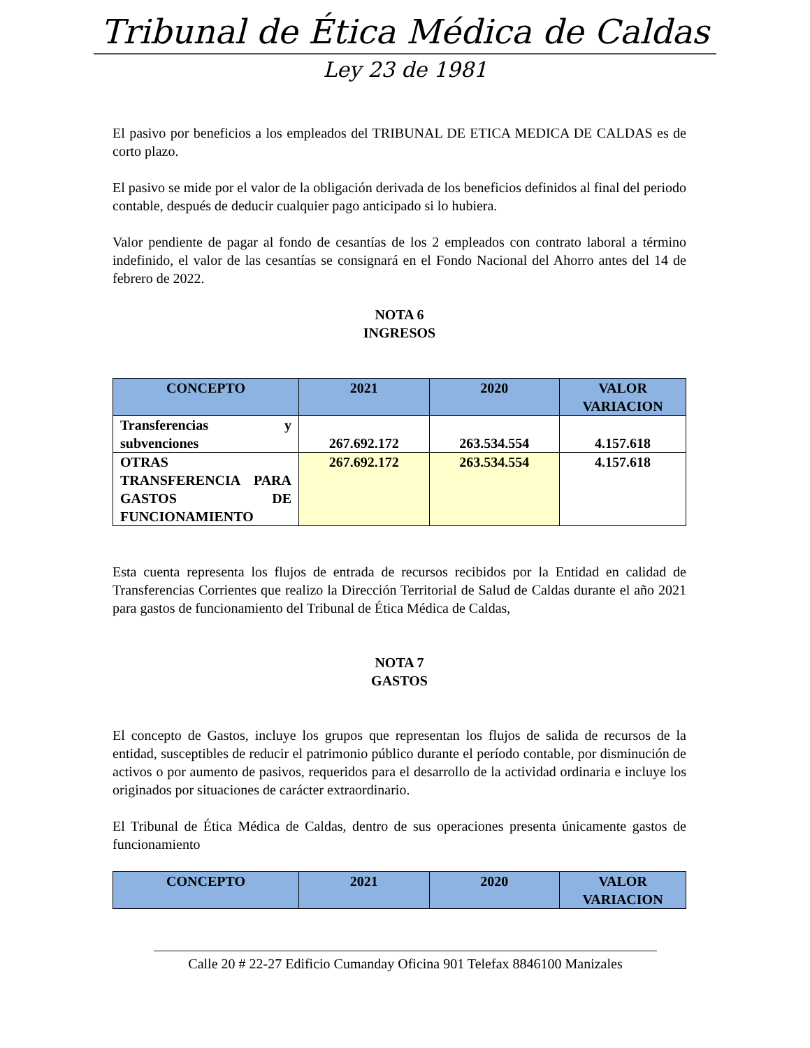Tribunal de Ética Médica de Caldas
Ley 23 de 1981
El pasivo por beneficios a los empleados del TRIBUNAL DE ETICA MEDICA DE CALDAS es de corto plazo.
El pasivo se mide por el valor de la obligación derivada de los beneficios definidos al final del periodo contable, después de deducir cualquier pago anticipado si lo hubiera.
Valor pendiente de pagar al fondo de cesantías de los 2 empleados con contrato laboral a término indefinido, el valor de las cesantías se consignará en el Fondo Nacional del Ahorro antes del 14 de febrero de 2022.
NOTA 6
INGRESOS
| CONCEPTO | 2021 | 2020 | VALOR VARIACION |
| --- | --- | --- | --- |
| Transferencias y subvenciones | 267.692.172 | 263.534.554 | 4.157.618 |
| OTRAS TRANSFERENCIA PARA GASTOS DE FUNCIONAMIENTO | 267.692.172 | 263.534.554 | 4.157.618 |
Esta cuenta representa los flujos de entrada de recursos recibidos por la Entidad en calidad de Transferencias Corrientes que realizo la Dirección Territorial de Salud de Caldas durante el año 2021 para gastos de funcionamiento del Tribunal de Ética Médica de Caldas,
NOTA 7
GASTOS
El concepto de Gastos, incluye los grupos que representan los flujos de salida de recursos de la entidad, susceptibles de reducir el patrimonio público durante el período contable, por disminución de activos o por aumento de pasivos, requeridos para el desarrollo de la actividad ordinaria e incluye los originados por situaciones de carácter extraordinario.
El Tribunal de Ética Médica de Caldas, dentro de sus operaciones presenta únicamente gastos de funcionamiento
| CONCEPTO | 2021 | 2020 | VALOR VARIACION |
| --- | --- | --- | --- |
Calle 20 # 22-27 Edificio Cumanday Oficina 901 Telefax 8846100 Manizales